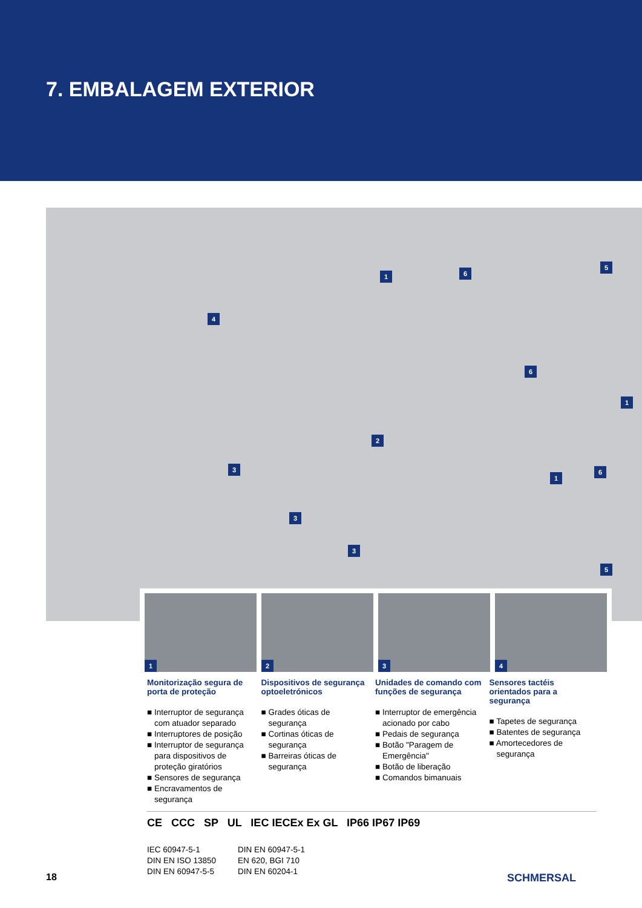7. EMBALAGEM EXTERIOR
1 6
5
4
6
1
2
3
1
6
3
3
5
1
2
3
4
Monitorização segura de porta de proteção
■ Interruptor de segurança com atuador separado
■ Interruptores de posição
■ Interruptor de segurança para dispositivos de proteção giratórios
■ Sensores de segurança
■ Encravamentos de segurança
Dispositivos de segurança optoeletrónicos
■ Grades óticas de segurança
■ Cortinas óticas de segurança
■ Barreiras óticas de segurança
Unidades de comando com funções de segurança
■ Interruptor de emergência acionado por cabo
■ Pedais de segurança
■ Botão "Paragem de Emergência"
■ Botão de liberação
■ Comandos bimanuais
Sensores tactéis orientados para a segurança
■ Tapetes de segurança
■ Batentes de segurança
■ Amortecedores de segurança
CE CCC SP UL IEC IECEx Ex GL IP66 IP67 IP69
IEC 60947-5-1
DIN EN ISO 13850
DIN EN 60947-5-5
DIN EN 60947-5-1
EN 620, BGI 710
DIN EN 60204-1
18 SCHMERSAL